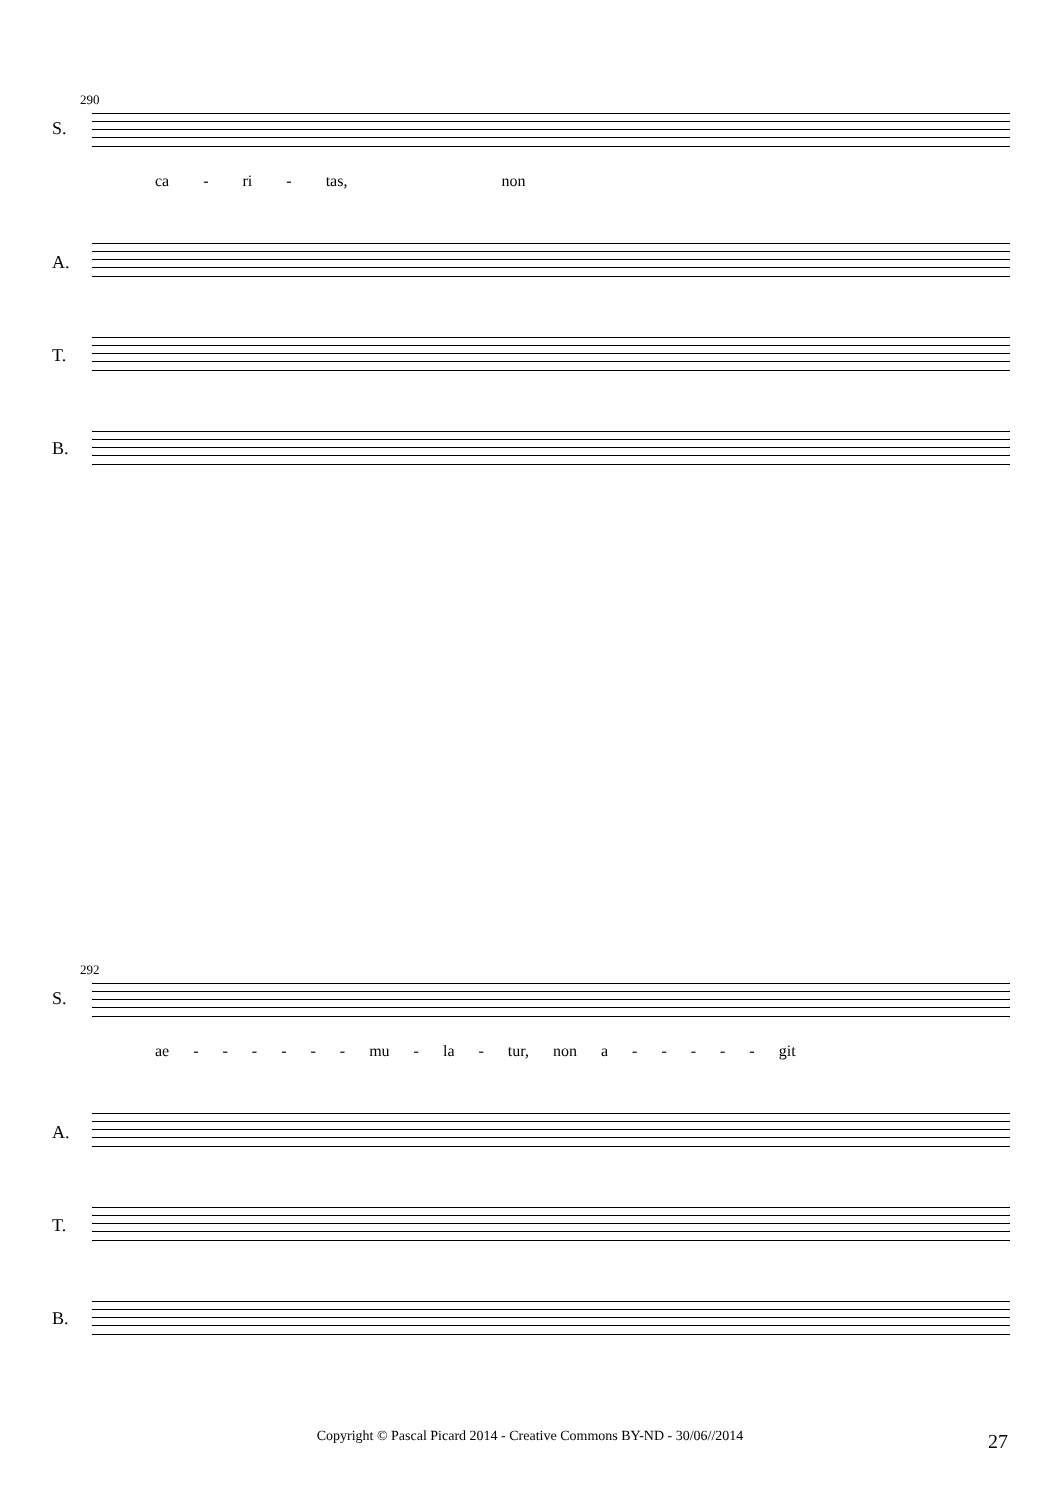290
S.
ca - ri - tas, non
A.
T.
B.
292
S.
ae - - - - - - mu - la - tur, non a - - - - - git
A.
T.
B.
Copyright © Pascal Picard 2014 - Creative Commons BY-ND - 30/06//2014 27